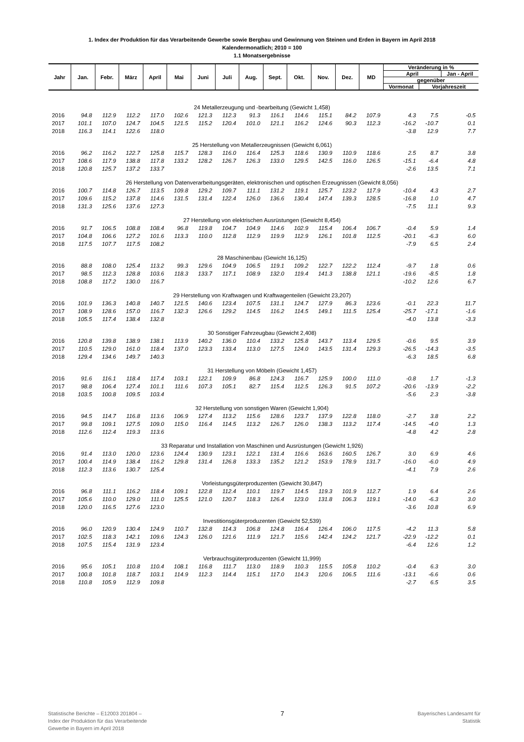1. Index der Produktion für das Verarbeitende Gewerbe sowie Bergbau und Gewinnung von Steinen und Erden in Bayern im April 2018
Kalendermonatlich; 2010 = 100
1.1 Monatsergebnisse
| Jahr | Jan. | Febr. | März | April | Mai | Juni | Juli | Aug. | Sept. | Okt. | Nov. | Dez. | MD | Veränderung in % | | |
| --- | --- | --- | --- | --- | --- | --- | --- | --- | --- | --- | --- | --- | --- | --- | --- | --- |
| | | | | | | | | | | | | | | April | | Jan - April |
| | | | | | | | | | | | | | | gegenüber | | |
| | | | | | | | | | | | | | | Vormonat | Vorjahreszeit | |
| 24 Metallerzeugung und -bearbeitung (Gewicht 1,458) | | | | | | | | | | | | | | | | |
| 2016 | 94.8 | 112.9 | 112.2 | 117.0 | 102.6 | 121.3 | 112.3 | 91.3 | 116.1 | 114.6 | 115.1 | 84.2 | 107.9 | 4.3 | 7.5 | -0.5 |
| 2017 | 101.1 | 107.0 | 124.7 | 104.5 | 121.5 | 115.2 | 120.4 | 101.0 | 121.1 | 116.2 | 124.6 | 90.3 | 112.3 | -16.2 | -10.7 | 0.1 |
| 2018 | 116.3 | 114.1 | 122.6 | 118.0 | | | | | | | | | | -3.8 | 12.9 | 7.7 |
| 25 Herstellung von Metallerzeugnissen (Gewicht 6,061) | | | | | | | | | | | | | | | | |
| 2016 | 96.2 | 116.2 | 122.7 | 125.8 | 115.7 | 128.3 | 116.0 | 116.4 | 125.3 | 118.6 | 130.9 | 110.9 | 118.6 | 2.5 | 8.7 | 3.8 |
| 2017 | 108.6 | 117.9 | 138.8 | 117.8 | 133.2 | 128.2 | 126.7 | 126.3 | 133.0 | 129.5 | 142.5 | 116.0 | 126.5 | -15.1 | -6.4 | 4.8 |
| 2018 | 120.8 | 125.7 | 137.2 | 133.7 | | | | | | | | | | -2.6 | 13.5 | 7.1 |
| 26 Herstellung von Datenverarbeitungsgeräten, elektronischen und optischen Erzeugnissen (Gewicht 8,056) | | | | | | | | | | | | | | | | |
| 2016 | 100.7 | 114.8 | 126.7 | 113.5 | 109.8 | 129.2 | 109.7 | 111.1 | 131.2 | 119.1 | 125.7 | 123.2 | 117.9 | -10.4 | 4.3 | 2.7 |
| 2017 | 109.6 | 115.2 | 137.8 | 114.6 | 131.5 | 131.4 | 122.4 | 126.0 | 136.6 | 130.4 | 147.4 | 139.3 | 128.5 | -16.8 | 1.0 | 4.7 |
| 2018 | 131.3 | 125.6 | 137.6 | 127.3 | | | | | | | | | | -7.5 | 11.1 | 9.3 |
| 27 Herstellung von elektrischen Ausrüstungen (Gewicht 8,454) | | | | | | | | | | | | | | | | |
| 2016 | 91.7 | 106.5 | 108.8 | 108.4 | 96.8 | 119.8 | 104.7 | 104.9 | 114.6 | 102.9 | 115.4 | 106.4 | 106.7 | -0.4 | 5.9 | 1.4 |
| 2017 | 104.8 | 106.6 | 127.2 | 101.6 | 113.3 | 110.0 | 112.8 | 112.9 | 119.9 | 112.9 | 126.1 | 101.8 | 112.5 | -20.1 | -6.3 | 6.0 |
| 2018 | 117.5 | 107.7 | 117.5 | 108.2 | | | | | | | | | | -7.9 | 6.5 | 2.4 |
| 28 Maschinenbau (Gewicht 16,125) | | | | | | | | | | | | | | | | |
| 2016 | 88.8 | 108.0 | 125.4 | 113.2 | 99.3 | 129.6 | 104.9 | 106.5 | 119.1 | 109.2 | 122.7 | 122.2 | 112.4 | -9.7 | 1.8 | 0.6 |
| 2017 | 98.5 | 112.3 | 128.8 | 103.6 | 118.3 | 133.7 | 117.1 | 108.9 | 132.0 | 119.4 | 141.3 | 138.8 | 121.1 | -19.6 | -8.5 | 1.8 |
| 2018 | 108.8 | 117.2 | 130.0 | 116.7 | | | | | | | | | | -10.2 | 12.6 | 6.7 |
| 29 Herstellung von Kraftwagen und Kraftwagenteilen (Gewicht 23,207) | | | | | | | | | | | | | | | | |
| 2016 | 101.9 | 136.3 | 140.8 | 140.7 | 121.5 | 140.6 | 123.4 | 107.5 | 131.1 | 124.7 | 127.9 | 86.3 | 123.6 | -0.1 | 22.3 | 11.7 |
| 2017 | 108.9 | 128.6 | 157.0 | 116.7 | 132.3 | 126.6 | 129.2 | 114.5 | 116.2 | 114.5 | 149.1 | 111.5 | 125.4 | -25.7 | -17.1 | -1.6 |
| 2018 | 105.5 | 117.4 | 138.4 | 132.8 | | | | | | | | | | -4.0 | 13.8 | -3.3 |
| 30 Sonstiger Fahrzeugbau (Gewicht 2,408) | | | | | | | | | | | | | | | | |
| 2016 | 120.8 | 139.8 | 138.9 | 138.1 | 113.9 | 140.2 | 136.0 | 110.4 | 133.2 | 125.8 | 143.7 | 113.4 | 129.5 | -0.6 | 9.5 | 3.9 |
| 2017 | 110.5 | 129.0 | 161.0 | 118.4 | 137.0 | 123.3 | 133.4 | 113.0 | 127.5 | 124.0 | 143.5 | 131.4 | 129.3 | -26.5 | -14.3 | -3.5 |
| 2018 | 129.4 | 134.6 | 149.7 | 140.3 | | | | | | | | | | -6.3 | 18.5 | 6.8 |
| 31 Herstellung von Möbeln (Gewicht 1,457) | | | | | | | | | | | | | | | | |
| 2016 | 91.6 | 116.1 | 118.4 | 117.4 | 103.1 | 122.1 | 109.9 | 86.8 | 124.3 | 116.7 | 125.9 | 100.0 | 111.0 | -0.8 | 1.7 | -1.3 |
| 2017 | 98.8 | 106.4 | 127.4 | 101.1 | 111.6 | 107.3 | 105.1 | 82.7 | 115.4 | 112.5 | 126.3 | 91.5 | 107.2 | -20.6 | -13.9 | -2.2 |
| 2018 | 103.5 | 100.8 | 109.5 | 103.4 | | | | | | | | | | -5.6 | 2.3 | -3.8 |
| 32 Herstellung von sonstigen Waren (Gewicht 1,904) | | | | | | | | | | | | | | | | |
| 2016 | 94.5 | 114.7 | 116.8 | 113.6 | 106.9 | 127.4 | 113.2 | 115.6 | 128.6 | 123.7 | 137.9 | 122.8 | 118.0 | -2.7 | 3.8 | 2.2 |
| 2017 | 99.8 | 109.1 | 127.5 | 109.0 | 115.0 | 116.4 | 114.5 | 113.2 | 126.7 | 126.0 | 138.3 | 113.2 | 117.4 | -14.5 | -4.0 | 1.3 |
| 2018 | 112.6 | 112.4 | 119.3 | 113.6 | | | | | | | | | | -4.8 | 4.2 | 2.8 |
| 33 Reparatur und Installation von Maschinen und Ausrüstungen (Gewicht 1,926) | | | | | | | | | | | | | | | | |
| 2016 | 91.4 | 113.0 | 120.0 | 123.6 | 124.4 | 130.9 | 123.1 | 122.1 | 131.4 | 116.6 | 163.6 | 160.5 | 126.7 | 3.0 | 6.9 | 4.6 |
| 2017 | 100.4 | 114.9 | 138.4 | 116.2 | 129.8 | 131.4 | 126.8 | 133.3 | 135.2 | 121.2 | 153.9 | 178.9 | 131.7 | -16.0 | -6.0 | 4.9 |
| 2018 | 112.3 | 113.6 | 130.7 | 125.4 | | | | | | | | | | -4.1 | 7.9 | 2.6 |
| Vorleistungsgüterproduzenten (Gewicht 30,847) | | | | | | | | | | | | | | | | |
| 2016 | 96.8 | 111.1 | 116.2 | 118.4 | 109.1 | 122.8 | 112.4 | 110.1 | 119.7 | 114.5 | 119.3 | 101.9 | 112.7 | 1.9 | 6.4 | 2.6 |
| 2017 | 105.6 | 110.0 | 129.0 | 111.0 | 125.5 | 121.0 | 120.7 | 118.3 | 126.4 | 123.0 | 131.8 | 106.3 | 119.1 | -14.0 | -6.3 | 3.0 |
| 2018 | 120.0 | 116.5 | 127.6 | 123.0 | | | | | | | | | | -3.6 | 10.8 | 6.9 |
| Investitionsgüterproduzenten (Gewicht 52,539) | | | | | | | | | | | | | | | | |
| 2016 | 96.0 | 120.9 | 130.4 | 124.9 | 110.7 | 132.8 | 114.3 | 106.8 | 124.8 | 116.4 | 126.4 | 106.0 | 117.5 | -4.2 | 11.3 | 5.8 |
| 2017 | 102.5 | 118.3 | 142.1 | 109.6 | 124.3 | 126.0 | 121.6 | 111.9 | 121.7 | 115.6 | 142.4 | 124.2 | 121.7 | -22.9 | -12.2 | 0.1 |
| 2018 | 107.5 | 115.4 | 131.9 | 123.4 | | | | | | | | | | -6.4 | 12.6 | 1.2 |
| Verbrauchsgüterproduzenten (Gewicht 11,999) | | | | | | | | | | | | | | | | |
| 2016 | 95.6 | 105.1 | 110.8 | 110.4 | 108.1 | 116.8 | 111.7 | 113.0 | 118.9 | 110.3 | 115.5 | 105.8 | 110.2 | -0.4 | 6.3 | 3.0 |
| 2017 | 100.8 | 101.8 | 118.7 | 103.1 | 114.9 | 112.3 | 114.4 | 115.1 | 117.0 | 114.3 | 120.6 | 106.5 | 111.6 | -13.1 | -6.6 | 0.6 |
| 2018 | 110.8 | 105.9 | 112.9 | 109.8 | | | | | | | | | | -2.7 | 6.5 | 3.5 |
Statistische Berichte – E12003 201804 –
Index der Produktion für das Verarbeitende
Gewerbe in Bayern im April 2018
7
Bayerisches Landesamt für
Statistik